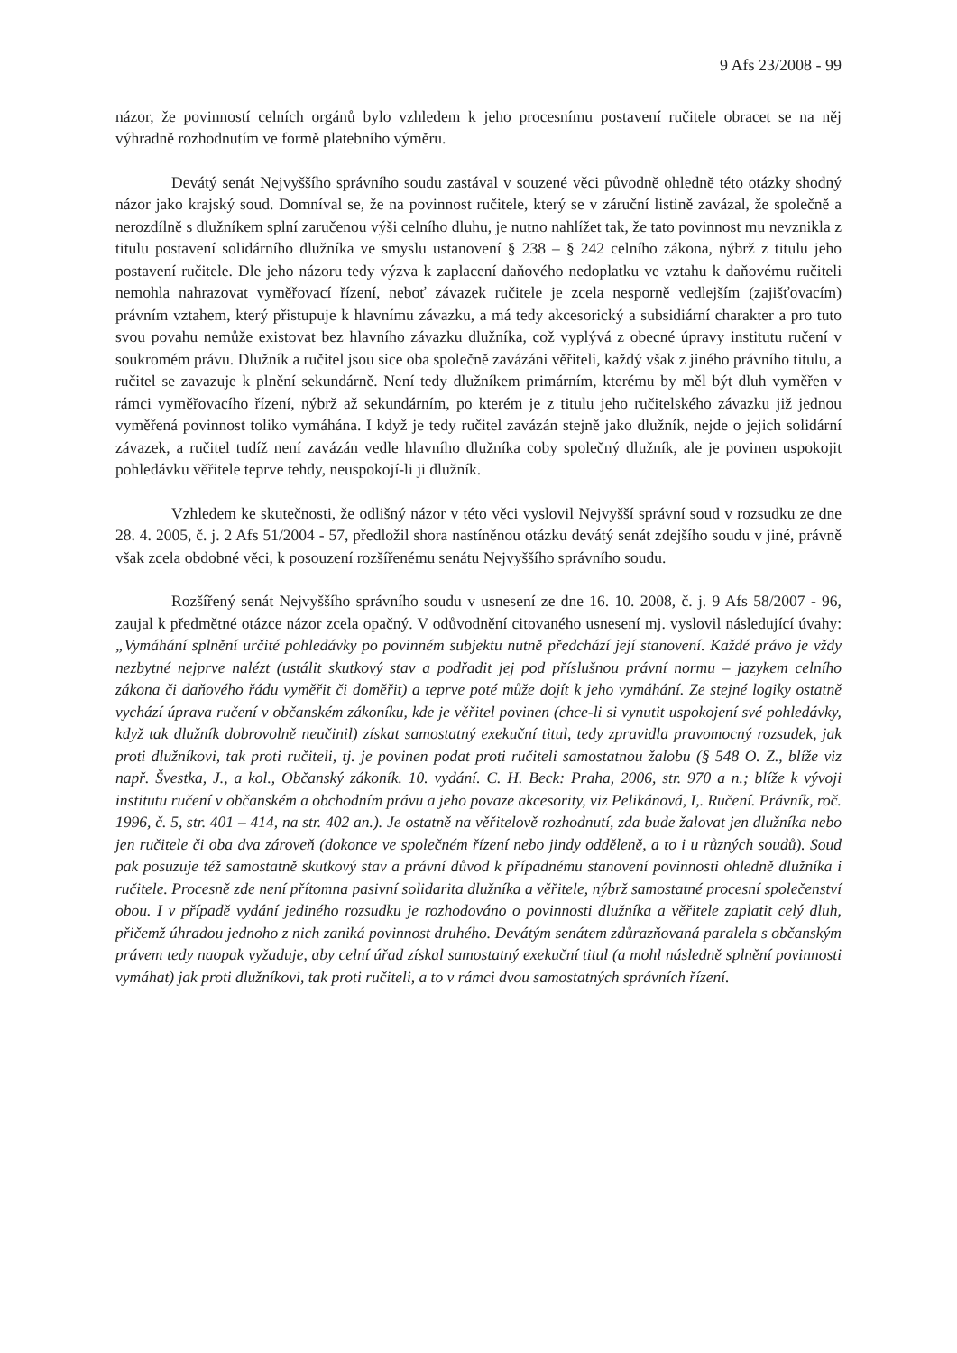9 Afs 23/2008 - 99
názor, že povinností celních orgánů bylo vzhledem k jeho procesnímu postavení ručitele obracet se na něj výhradně rozhodnutím ve formě platebního výměru.
Devátý senát Nejvyššího správního soudu zastával v souzené věci původně ohledně této otázky shodný názor jako krajský soud. Domníval se, že na povinnost ručitele, který se v záruční listině zavázal, že společně a nerozdílně s dlužníkem splní zaručenou výši celního dluhu, je nutno nahlížet tak, že tato povinnost mu nevznikla z titulu postavení solidárního dlužníka ve smyslu ustanovení § 238 – § 242 celního zákona, nýbrž z titulu jeho postavení ručitele. Dle jeho názoru tedy výzva k zaplacení daňového nedoplatku ve vztahu k daňovému ručiteli nemohla nahrazovat vyměřovací řízení, neboť závazek ručitele je zcela nesporně vedlejším (zajišťovacím) právním vztahem, který přistupuje k hlavnímu závazku, a má tedy akcesorický a subsidiární charakter a pro tuto svou povahu nemůže existovat bez hlavního závazku dlužníka, což vyplývá z obecné úpravy institutu ručení v soukromém právu. Dlužník a ručitel jsou sice oba společně zavázáni věřiteli, každý však z jiného právního titulu, a ručitel se zavazuje k plnění sekundárně. Není tedy dlužníkem primárním, kterému by měl být dluh vyměřen v rámci vyměřovacího řízení, nýbrž až sekundárním, po kterém je z titulu jeho ručitelského závazku již jednou vyměřená povinnost toliko vymáhána. I když je tedy ručitel zavázán stejně jako dlužník, nejde o jejich solidární závazek, a ručitel tudíž není zavázán vedle hlavního dlužníka coby společný dlužník, ale je povinen uspokojit pohledávku věřitele teprve tehdy, neuspokojí-li ji dlužník.
Vzhledem ke skutečnosti, že odlišný názor v této věci vyslovil Nejvyšší správní soud v rozsudku ze dne 28. 4. 2005, č. j. 2 Afs 51/2004 - 57, předložil shora nastíněnou otázku devátý senát zdejšího soudu v jiné, právně však zcela obdobné věci, k posouzení rozšířenému senátu Nejvyššího správního soudu.
Rozšířený senát Nejvyššího správního soudu v usnesení ze dne 16. 10. 2008, č. j. 9 Afs 58/2007 - 96, zaujal k předmětné otázce názor zcela opačný. V odůvodnění citovaného usnesení mj. vyslovil následující úvahy: „Vymáhání splnění určité pohledávky po povinném subjektu nutně předchází její stanovení. Každé právo je vždy nezbytné nejprve nalézt (ustálit skutkový stav a podřadit jej pod příslušnou právní normu – jazykem celního zákona či daňového řádu vyměřit či doměřit) a teprve poté může dojít k jeho vymáhání. Ze stejné logiky ostatně vychází úprava ručení v občanském zákoníku, kde je věřitel povinen (chce-li si vynutit uspokojení své pohledávky, když tak dlužník dobrovolně neučinil) získat samostatný exekuční titul, tedy zpravidla pravomocný rozsudek, jak proti dlužníkovi, tak proti ručiteli, tj. je povinen podat proti ručiteli samostatnou žalobu (§ 548 O. Z., blíže viz např. Švestka, J., a kol., Občanský zákoník. 10. vydání. C. H. Beck: Praha, 2006, str. 970 a n.; blíže k vývoji institutu ručení v občanském a obchodním právu a jeho povaze akcesority, viz Pelikánová, I,. Ručení. Právník, roč. 1996, č. 5, str. 401 – 414, na str. 402 an.). Je ostatně na věřitelově rozhodnutí, zda bude žalovat jen dlužníka nebo jen ručitele či oba dva zároveň (dokonce ve společném řízení nebo jindy odděleně, a to i u různých soudů). Soud pak posuzuje též samostatně skutkový stav a právní důvod k případnému stanovení povinnosti ohledně dlužníka i ručitele. Procesně zde není přítomna pasivní solidarita dlužníka a věřitele, nýbrž samostatné procesní společenství obou. I v případě vydání jediného rozsudku je rozhodováno o povinnosti dlužníka a věřitele zaplatit celý dluh, přičemž úhradou jednoho z nich zaniká povinnost druhého. Devátým senátem zdůrazňovaná paralela s občanským právem tedy naopak vyžaduje, aby celní úřad získal samostatný exekuční titul (a mohl následně splnění povinnosti vymáhat) jak proti dlužníkovi, tak proti ručiteli, a to v rámci dvou samostatných správních řízení.